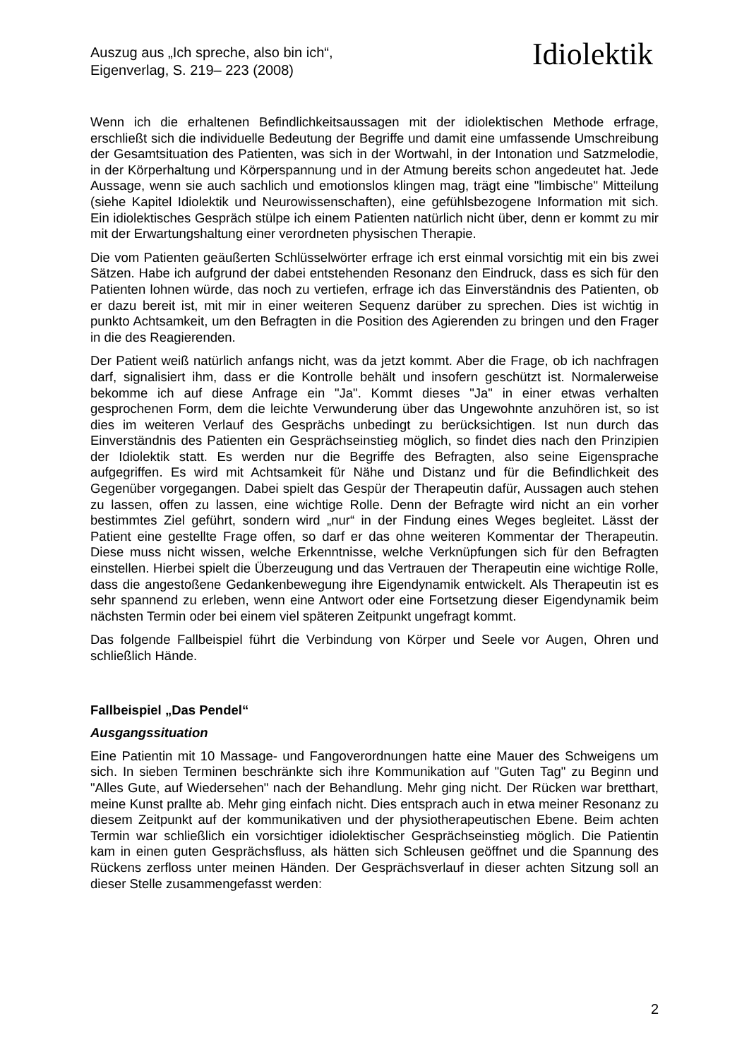Auszug aus „Ich spreche, also bin ich“,
Eigenverlag, S. 219– 223 (2008)
Idiolektik
Wenn ich die erhaltenen Befindlichkeitsaussagen mit der idiolektischen Methode erfrage, erschließt sich die individuelle Bedeutung der Begriffe und damit eine umfassende Umschreibung der Gesamtsituation des Patienten, was sich in der Wortwahl, in der Intonation und Satzmelodie, in der Körperhaltung und Körperspannung und in der Atmung bereits schon angedeutet hat. Jede Aussage, wenn sie auch sachlich und emotionslos klingen mag, trägt eine "limbische" Mitteilung (siehe Kapitel Idiolektik und Neurowissenschaften), eine gefühlsbezogene Information mit sich. Ein idiolektisches Gespräch stülpe ich einem Patienten natürlich nicht über, denn er kommt zu mir mit der Erwartungshaltung einer verordneten physischen Therapie.
Die vom Patienten geäußerten Schlüsselwörter erfrage ich erst einmal vorsichtig mit ein bis zwei Sätzen. Habe ich aufgrund der dabei entstehenden Resonanz den Eindruck, dass es sich für den Patienten lohnen würde, das noch zu vertiefen, erfrage ich das Einverständnis des Patienten, ob er dazu bereit ist, mit mir in einer weiteren Sequenz darüber zu sprechen. Dies ist wichtig in punkto Achtsamkeit, um den Befragten in die Position des Agierenden zu bringen und den Frager in die des Reagierenden.
Der Patient weiß natürlich anfangs nicht, was da jetzt kommt. Aber die Frage, ob ich nachfragen darf, signalisiert ihm, dass er die Kontrolle behält und insofern geschützt ist. Normalerweise bekomme ich auf diese Anfrage ein "Ja". Kommt dieses "Ja" in einer etwas verhalten gesprochenen Form, dem die leichte Verwunderung über das Ungewohnte anzuhören ist, so ist dies im weiteren Verlauf des Gesprächs unbedingt zu berücksichtigen. Ist nun durch das Einverständnis des Patienten ein Gesprächseinstieg möglich, so findet dies nach den Prinzipien der Idiolektik statt. Es werden nur die Begriffe des Befragten, also seine Eigensprache aufgegriffen. Es wird mit Achtsamkeit für Nähe und Distanz und für die Befindlichkeit des Gegenüber vorgegangen. Dabei spielt das Gespür der Therapeutin dafür, Aussagen auch stehen zu lassen, offen zu lassen, eine wichtige Rolle. Denn der Befragte wird nicht an ein vorher bestimmtes Ziel geführt, sondern wird „nur“ in der Findung eines Weges begleitet. Lässt der Patient eine gestellte Frage offen, so darf er das ohne weiteren Kommentar der Therapeutin. Diese muss nicht wissen, welche Erkenntnisse, welche Verknüpfungen sich für den Befragten einstellen. Hierbei spielt die Überzeugung und das Vertrauen der Therapeutin eine wichtige Rolle, dass die angestoßene Gedankenbewegung ihre Eigendynamik entwickelt. Als Therapeutin ist es sehr spannend zu erleben, wenn eine Antwort oder eine Fortsetzung dieser Eigendynamik beim nächsten Termin oder bei einem viel späteren Zeitpunkt ungefragt kommt.
Das folgende Fallbeispiel führt die Verbindung von Körper und Seele vor Augen, Ohren und schließlich Hände.
Fallbeispiel „Das Pendel“
Ausgangssituation
Eine Patientin mit 10 Massage- und Fangoverordnungen hatte eine Mauer des Schweigens um sich. In sieben Terminen beschränkte sich ihre Kommunikation auf "Guten Tag" zu Beginn und "Alles Gute, auf Wiedersehen" nach der Behandlung. Mehr ging nicht. Der Rücken war bretthart, meine Kunst prallte ab. Mehr ging einfach nicht. Dies entsprach auch in etwa meiner Resonanz zu diesem Zeitpunkt auf der kommunikativen und der physiotherapeutischen Ebene. Beim achten Termin war schließlich ein vorsichtiger idiolektischer Gesprächseinstieg möglich. Die Patientin kam in einen guten Gesprächsfluss, als hätten sich Schleusen geöffnet und die Spannung des Rückens zerfloss unter meinen Händen. Der Gesprächsverlauf in dieser achten Sitzung soll an dieser Stelle zusammengefasst werden:
2